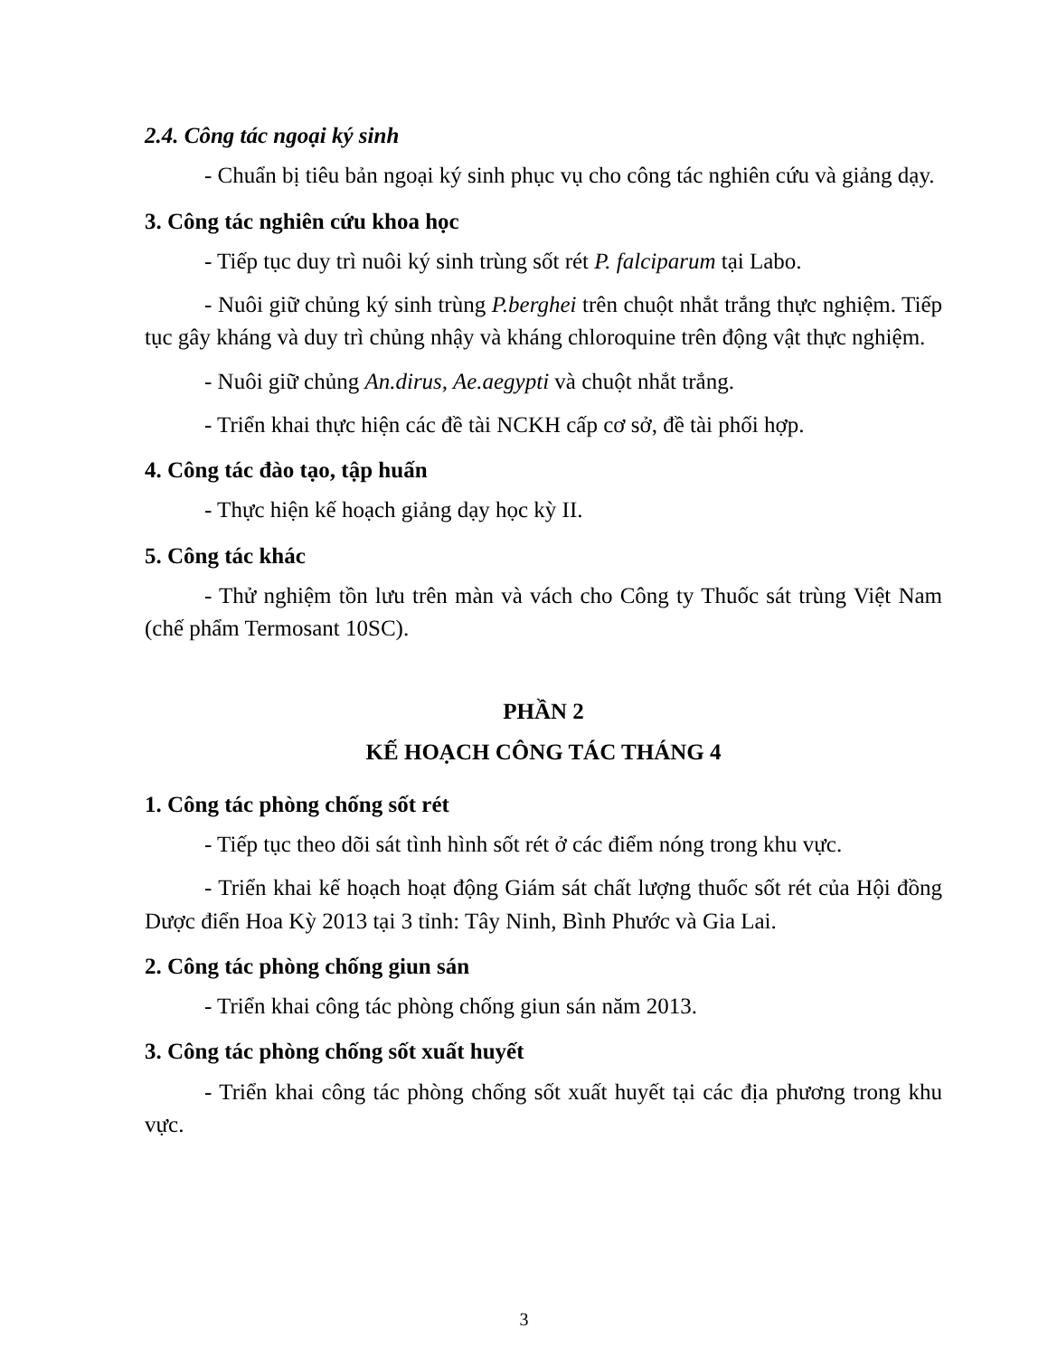2.4. Công tác ngoại ký sinh
- Chuẩn bị tiêu bản ngoại ký sinh phục vụ cho công tác nghiên cứu và giảng dạy.
3. Công tác nghiên cứu khoa học
- Tiếp tục duy trì nuôi ký sinh trùng sốt rét P. falciparum tại Labo.
- Nuôi giữ chủng ký sinh trùng P.berghei trên chuột nhắt trắng thực nghiệm. Tiếp tục gây kháng và duy trì chủng nhậy và kháng chloroquine trên động vật thực nghiệm.
- Nuôi giữ chủng An.dirus, Ae.aegypti và chuột nhắt trắng.
- Triển khai thực hiện các đề tài NCKH cấp cơ sở, đề tài phối hợp.
4. Công tác đào tạo, tập huấn
- Thực hiện kế hoạch giảng dạy học kỳ II.
5. Công tác khác
- Thử nghiệm tồn lưu trên màn và vách cho Công ty Thuốc sát trùng Việt Nam (chế phẩm Termosant 10SC).
PHẦN 2
KẾ HOẠCH CÔNG TÁC THÁNG 4
1. Công tác phòng chống sốt rét
- Tiếp tục theo dõi sát tình hình sốt rét ở các điểm nóng trong khu vực.
- Triển khai kế hoạch hoạt động Giám sát chất lượng thuốc sốt rét của Hội đồng Dược điển Hoa Kỳ 2013 tại 3 tỉnh: Tây Ninh, Bình Phước và Gia Lai.
2. Công tác phòng chống giun sán
- Triển khai công tác phòng chống giun sán năm 2013.
3. Công tác phòng chống sốt xuất huyết
- Triển khai công tác phòng chống sốt xuất huyết tại các địa phương trong khu vực.
3